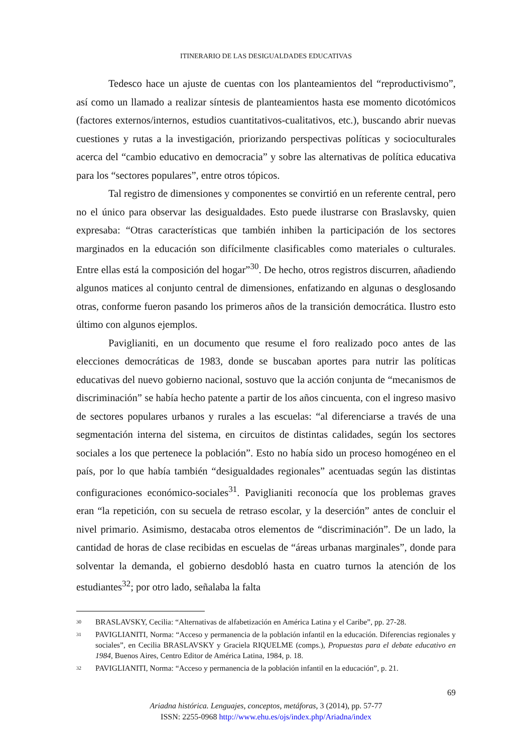ITINERARIO DE LAS DESIGUALDADES EDUCATIVAS
Tedesco hace un ajuste de cuentas con los planteamientos del “reproductivismo”, así como un llamado a realizar síntesis de planteamientos hasta ese momento dicotómicos (factores externos/internos, estudios cuantitativos-cualitativos, etc.), buscando abrir nuevas cuestiones y rutas a la investigación, priorizando perspectivas políticas y socioculturales acerca del “cambio educativo en democracia” y sobre las alternativas de política educativa para los “sectores populares”, entre otros tópicos.
Tal registro de dimensiones y componentes se convirtió en un referente central, pero no el único para observar las desigualdades. Esto puede ilustrarse con Braslavsky, quien expresaba: “Otras características que también inhiben la participación de los sectores marginados en la educación son difícilmente clasificables como materiales o culturales. Entre ellas está la composición del hogar”<sup>30</sup>. De hecho, otros registros discurren, añadiendo algunos matices al conjunto central de dimensiones, enfatizando en algunas o desglosando otras, conforme fueron pasando los primeros años de la transición democrática. Ilustro esto último con algunos ejemplos.
Paviglianiti, en un documento que resume el foro realizado poco antes de las elecciones democráticas de 1983, donde se buscaban aportes para nutrir las políticas educativas del nuevo gobierno nacional, sostuvo que la acción conjunta de “mecanismos de discriminación” se había hecho patente a partir de los años cincuenta, con el ingreso masivo de sectores populares urbanos y rurales a las escuelas: “al diferenciarse a través de una segmentación interna del sistema, en circuitos de distintas calidades, según los sectores sociales a los que pertenece la población”. Esto no había sido un proceso homogéneo en el país, por lo que había también “desigualdades regionales” acentuadas según las distintas configuraciones económico-sociales<sup>31</sup>. Paviglianiti reconocía que los problemas graves eran “la repetición, con su secuela de retraso escolar, y la deserción” antes de concluir el nivel primario. Asimismo, destacaba otros elementos de “discriminación”. De un lado, la cantidad de horas de clase recibidas en escuelas de “áreas urbanas marginales”, donde para solventar la demanda, el gobierno desdobló hasta en cuatro turnos la atención de los estudiantes<sup>32</sup>; por otro lado, señalaba la falta
30 BRASLAVSKY, Cecilia: “Alternativas de alfabetización en América Latina y el Caribe”, pp. 27-28.
31 PAVIGLIANITI, Norma: “Acceso y permanencia de la población infantil en la educación. Diferencias regionales y sociales”, en Cecilia BRASLAVSKY y Graciela RIQUELME (comps.), Propuestas para el debate educativo en 1984, Buenos Aires, Centro Editor de América Latina, 1984, p. 18.
32 PAVIGLIANITI, Norma: “Acceso y permanencia de la población infantil en la educación”, p. 21.
69
Ariadna histórica. Lenguajes, conceptos, metáforas, 3 (2014), pp. 57-77
ISSN: 2255-0968 http://www.ehu.es/ojs/index.php/Ariadna/index